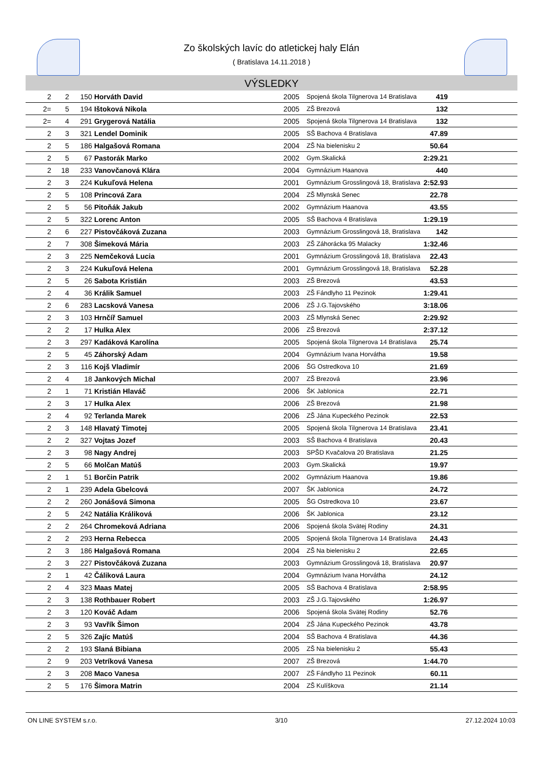Zo školských lavíc do atletickej haly Elán
( Bratislava 14.11.2018 )
VÝSLEDKY
| 2 | 2 | 150 | Horváth David | 2005 | Spojená škola Tilgnerova 14 Bratislava | 419 | |
| 2= | 5 | 194 | Ištoková Nikola | 2005 | ZŠ Brezová | 132 | |
| 2= | 4 | 291 | Grygerová Natália | 2005 | Spojená škola Tilgnerova 14 Bratislava | 132 | |
| 2 | 3 | 321 | Lendel Dominik | 2005 | SŠ Bachova 4 Bratislava | 47.89 | |
| 2 | 5 | 186 | Halgašová Romana | 2004 | ZŠ Na bielenisku 2 | 50.64 | |
| 2 | 5 | 67 | Pastorák Marko | 2002 | Gym.Skalická | 2:29.21 | |
| 2 | 18 | 233 | Vanovčanová Klára | 2004 | Gymnázium Haanova | 440 | |
| 2 | 3 | 224 | Kukuľová Helena | 2001 | Gymnázium Grosslingová 18, Bratislava | 2:52.93 | |
| 2 | 5 | 108 | Princová Zara | 2004 | ZŠ Mlynská Senec | 22.78 | |
| 2 | 5 | 56 | Pitoňák Jakub | 2002 | Gymnázium Haanova | 43.55 | |
| 2 | 5 | 322 | Lorenc Anton | 2005 | SŠ Bachova 4 Bratislava | 1:29.19 | |
| 2 | 6 | 227 | Pistovčáková Zuzana | 2003 | Gymnázium Grosslingová 18, Bratislava | 142 | |
| 2 | 7 | 308 | Šimeková Mária | 2003 | ZŠ Záhorácka 95 Malacky | 1:32.46 | |
| 2 | 3 | 225 | Nemčeková Lucia | 2001 | Gymnázium Grosslingová 18, Bratislava | 22.43 | |
| 2 | 3 | 224 | Kukuľová Helena | 2001 | Gymnázium Grosslingová 18, Bratislava | 52.28 | |
| 2 | 5 | 26 | Sabota Kristián | 2003 | ZŠ Brezová | 43.53 | |
| 2 | 4 | 36 | Králik Samuel | 2003 | ZŠ Fándlyho 11 Pezinok | 1:29.41 | |
| 2 | 6 | 283 | Lacsková Vanesa | 2006 | ZŠ J.G.Tajovského | 3:18.06 | |
| 2 | 3 | 103 | Hrnčíř Samuel | 2003 | ZŠ Mlynská Senec | 2:29.92 | |
| 2 | 2 | 17 | Hulka Alex | 2006 | ZŠ Brezová | 2:37.12 | |
| 2 | 3 | 297 | Kadáková Karolína | 2005 | Spojená škola Tilgnerova 14 Bratislava | 25.74 | |
| 2 | 5 | 45 | Záhorský Adam | 2004 | Gymnázium Ivana Horvátha | 19.58 | |
| 2 | 3 | 116 | Kojš Vladimír | 2006 | ŠG Ostredkova 10 | 21.69 | |
| 2 | 4 | 18 | Jankových Michal | 2007 | ZŠ Brezová | 23.96 | |
| 2 | 1 | 71 | Kristián Hlaváč | 2006 | ŠK Jablonica | 22.71 | |
| 2 | 3 | 17 | Hulka Alex | 2006 | ZŠ Brezová | 21.98 | |
| 2 | 4 | 92 | Terlanda Marek | 2006 | ZŠ Jána Kupeckého Pezinok | 22.53 | |
| 2 | 3 | 148 | Hlavatý Timotej | 2005 | Spojená škola Tilgnerova 14 Bratislava | 23.41 | |
| 2 | 2 | 327 | Vojtas Jozef | 2003 | SŠ Bachova 4 Bratislava | 20.43 | |
| 2 | 3 | 98 | Nagy Andrej | 2003 | SPŠD Kvačalova 20 Bratislava | 21.25 | |
| 2 | 5 | 66 | Molčan Matúš | 2003 | Gym.Skalická | 19.97 | |
| 2 | 1 | 51 | Borčin Patrik | 2002 | Gymnázium Haanova | 19.86 | |
| 2 | 1 | 239 | Adela Gbelcová | 2007 | ŠK Jablonica | 24.72 | |
| 2 | 2 | 260 | Jonášová Simona | 2005 | ŠG Ostredkova 10 | 23.67 | |
| 2 | 5 | 242 | Natália Králiková | 2006 | ŠK Jablonica | 23.12 | |
| 2 | 2 | 264 | Chromeková Adriana | 2006 | Spojená škola Svätej Rodiny | 24.31 | |
| 2 | 2 | 293 | Herna Rebecca | 2005 | Spojená škola Tilgnerova 14 Bratislava | 24.43 | |
| 2 | 3 | 186 | Halgašová Romana | 2004 | ZŠ Na bielenisku 2 | 22.65 | |
| 2 | 3 | 227 | Pistovčáková Zuzana | 2003 | Gymnázium Grosslingová 18, Bratislava | 20.97 | |
| 2 | 1 | 42 | Čáliková Laura | 2004 | Gymnázium Ivana Horvátha | 24.12 | |
| 2 | 4 | 323 | Maas Matej | 2005 | SŠ Bachova 4 Bratislava | 2:58.95 | |
| 2 | 3 | 138 | Rothbauer Robert | 2003 | ZŠ J.G.Tajovského | 1:26.97 | |
| 2 | 3 | 120 | Kováč Adam | 2006 | Spojená škola Svätej Rodiny | 52.76 | |
| 2 | 3 | 93 | Vavřík Šimon | 2004 | ZŠ Jána Kupeckého Pezinok | 43.78 | |
| 2 | 5 | 326 | Zajíc Matúš | 2004 | SŠ Bachova 4 Bratislava | 44.36 | |
| 2 | 2 | 193 | Slaná Bibiana | 2005 | ZŠ Na bielenisku 2 | 55.43 | |
| 2 | 9 | 203 | Vetríková Vanesa | 2007 | ZŠ Brezová | 1:44.70 | |
| 2 | 3 | 208 | Maco Vanesa | 2007 | ZŠ Fándlyho 11 Pezinok | 60.11 | |
| 2 | 5 | 176 | Šimora Matrin | 2004 | ZŠ Kulíškova | 21.14 | |
ON LINE SYSTEM s.r.o. 3/10 27.12.2024 10:03